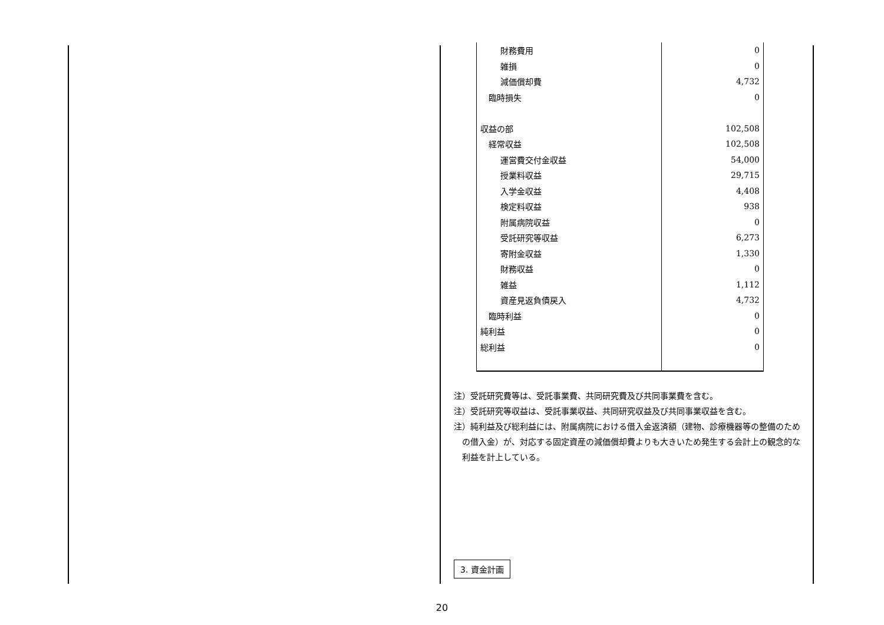| 財務費用 | 0 |
| 雑損 | 0 |
| 減価償却費 | 4,732 |
| 臨時損失 | 0 |
| 収益の部 | 102,508 |
| 経常収益 | 102,508 |
| 運営費交付金収益 | 54,000 |
| 授業料収益 | 29,715 |
| 入学金収益 | 4,408 |
| 検定料収益 | 938 |
| 附属病院収益 | 0 |
| 受託研究等収益 | 6,273 |
| 寄附金収益 | 1,330 |
| 財務収益 | 0 |
| 雑益 | 1,112 |
| 資産見返負債戻入 | 4,732 |
| 臨時利益 | 0 |
| 純利益 | 0 |
| 総利益 | 0 |
注）受託研究費等は、受託事業費、共同研究費及び共同事業費を含む。
注）受託研究等収益は、受託事業収益、共同研究収益及び共同事業収益を含む。
注）純利益及び総利益には、附属病院における借入金返済額（建物、診療機器等の整備のための借入金）が、対応する固定資産の減価償却費よりも大きいため発生する会計上の観念的な利益を計上している。
3. 資金計画
20